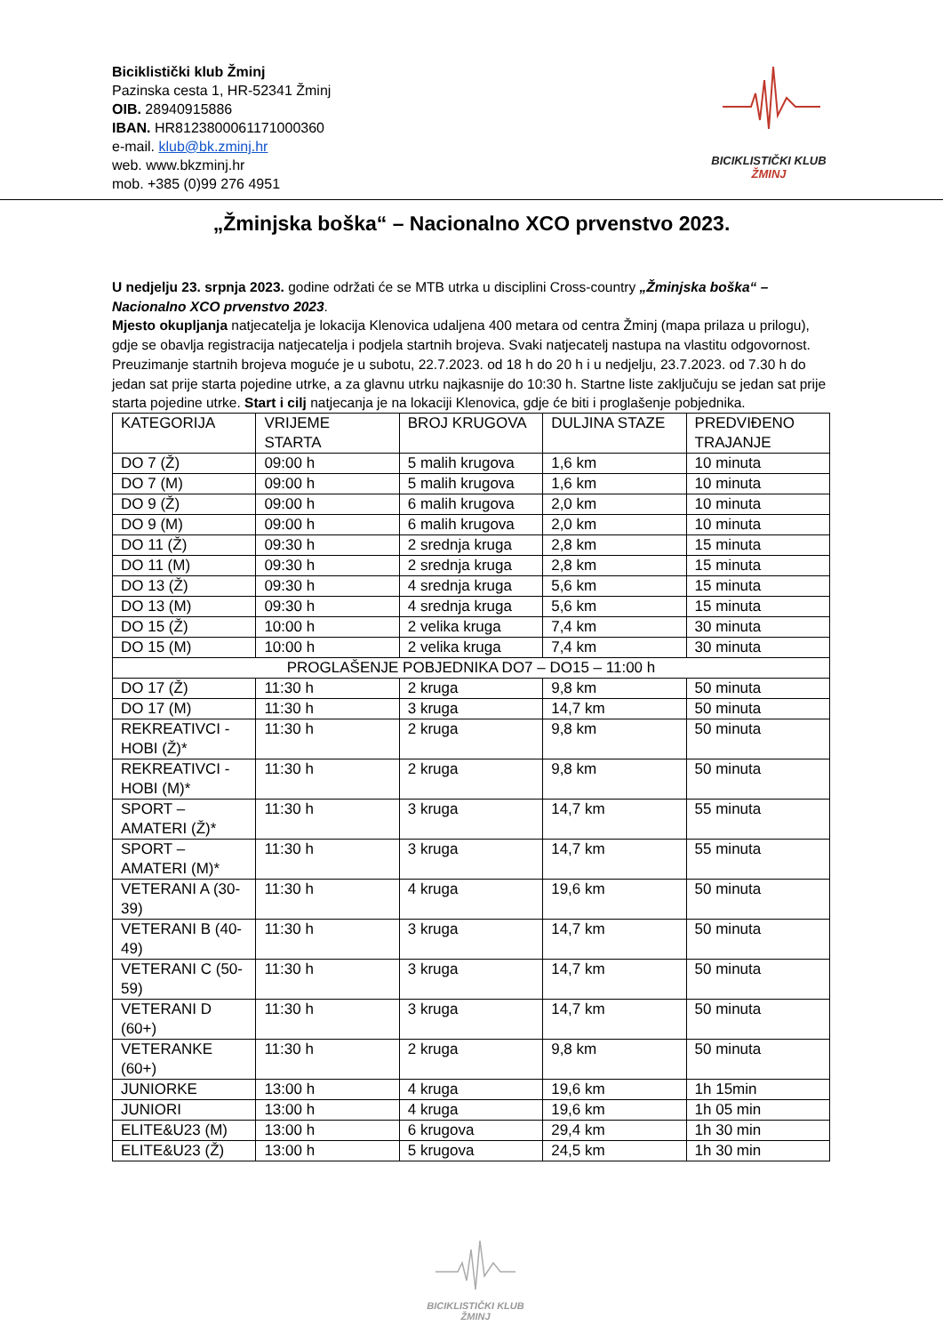Biciklistički klub Žminj
Pazinska cesta 1, HR-52341 Žminj
OIB. 28940915886
IBAN. HR8123800061171000360
e-mail. klub@bk.zminj.hr
web. www.bkzminj.hr
mob. +385 (0)99 276 4951
BICIKLISTIČKI KLUB
ŽMINJ
„Žminjska boška“ – Nacionalno XCO prvenstvo 2023.
U nedjelju 23. srpnja 2023. godine održati će se MTB utrka u disciplini Cross-country „Žminjska boška“ – Nacionalno XCO prvenstvo 2023.
Mjesto okupljanja natjecatelja je lokacija Klenovica udaljena 400 metara od centra Žminj (mapa prilaza u prilogu), gdje se obavlja registracija natjecatelja i podjela startnih brojeva. Svaki natjecatelj nastupa na vlastitu odgovornost. Preuzimanje startnih brojeva moguće je u subotu, 22.7.2023. od 18 h do 20 h i u nedjelju, 23.7.2023. od 7.30 h do jedan sat prije starta pojedine utrke, a za glavnu utrku najkasnije do 10:30 h. Startne liste zaključuju se jedan sat prije starta pojedine utrke. Start i cilj natjecanja je na lokaciji Klenovica, gdje će biti i proglašenje pobjednika.
| KATEGORIJA | VRIJEME STARTA | BROJ KRUGOVA | DULJINA STAZE | PREDVIĐENO TRAJANJE |
| DO 7 (Ž) | 09:00 h | 5 malih krugova | 1,6 km | 10 minuta |
| DO 7 (M) | 09:00 h | 5 malih krugova | 1,6 km | 10 minuta |
| DO 9 (Ž) | 09:00 h | 6 malih krugova | 2,0 km | 10 minuta |
| DO 9 (M) | 09:00 h | 6 malih krugova | 2,0 km | 10 minuta |
| DO 11 (Ž) | 09:30 h | 2 srednja kruga | 2,8 km | 15 minuta |
| DO 11 (M) | 09:30 h | 2 srednja kruga | 2,8 km | 15 minuta |
| DO 13 (Ž) | 09:30 h | 4 srednja kruga | 5,6 km | 15 minuta |
| DO 13 (M) | 09:30 h | 4 srednja kruga | 5,6 km | 15 minuta |
| DO 15 (Ž) | 10:00 h | 2 velika kruga | 7,4 km | 30 minuta |
| DO 15 (M) | 10:00 h | 2 velika kruga | 7,4 km | 30 minuta |
| PROGLAŠENJE POBJEDNIKA DO7 – DO15 – 11:00 h | | | | |
| DO 17 (Ž) | 11:30 h | 2 kruga | 9,8 km | 50 minuta |
| DO 17 (M) | 11:30 h | 3 kruga | 14,7 km | 50 minuta |
| REKREATIVCI - HOBI (Ž)* | 11:30 h | 2 kruga | 9,8 km | 50 minuta |
| REKREATIVCI - HOBI (M)* | 11:30 h | 2 kruga | 9,8 km | 50 minuta |
| SPORT – AMATERI (Ž)* | 11:30 h | 3 kruga | 14,7 km | 55 minuta |
| SPORT – AMATERI (M)* | 11:30 h | 3 kruga | 14,7 km | 55 minuta |
| VETERANI A (30-39) | 11:30 h | 4 kruga | 19,6 km | 50 minuta |
| VETERANI B (40-49) | 11:30 h | 3 kruga | 14,7 km | 50 minuta |
| VETERANI C (50-59) | 11:30 h | 3 kruga | 14,7 km | 50 minuta |
| VETERANI D (60+) | 11:30 h | 3 kruga | 14,7 km | 50 minuta |
| VETERANKE (60+) | 11:30 h | 2 kruga | 9,8 km | 50 minuta |
| JUNIORKE | 13:00 h | 4 kruga | 19,6 km | 1h 15min |
| JUNIORI | 13:00 h | 4 kruga | 19,6 km | 1h 05 min |
| ELITE&U23 (M) | 13:00 h | 6 krugova | 29,4 km | 1h 30 min |
| ELITE&U23 (Ž) | 13:00 h | 5 krugova | 24,5 km | 1h 30 min |
BICIKLISTIČKI KLUB
ŽMINJ